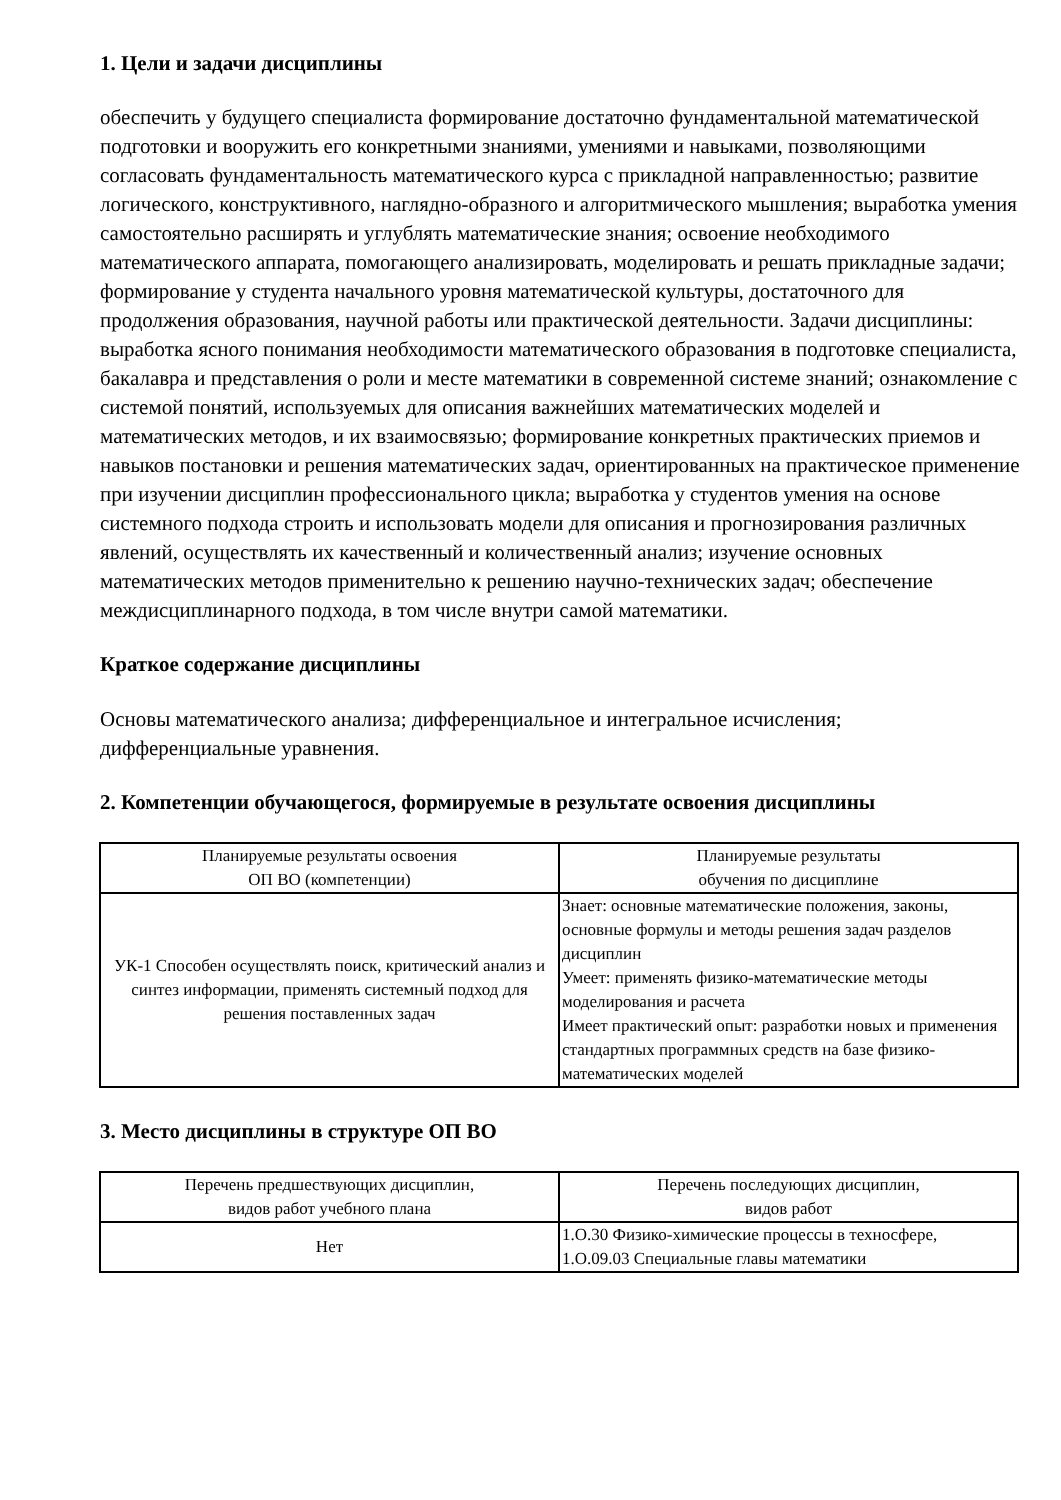1. Цели и задачи дисциплины
обеспечить у будущего специалиста формирование достаточно фундаментальной математической подготовки и вооружить его конкретными знаниями, умениями и навыками, позволяющими согласовать фундаментальность математического курса с прикладной направленностью; развитие логического, конструктивного, наглядно-образного и алгоритмического мышления; выработка умения самостоятельно расширять и углублять математические знания; освоение необходимого математического аппарата, помогающего анализировать, моделировать и решать прикладные задачи; формирование у студента начального уровня математической культуры, достаточного для продолжения образования, научной работы или практической деятельности. Задачи дисциплины: выработка ясного понимания необходимости математического образования в подготовке специалиста, бакалавра и представления о роли и месте математики в современной системе знаний; ознакомление с системой понятий, используемых для описания важнейших математических моделей и математических методов, и их взаимосвязью; формирование конкретных практических приемов и навыков постановки и решения математических задач, ориентированных на практическое применение при изучении дисциплин профессионального цикла; выработка у студентов умения на основе системного подхода строить и использовать модели для описания и прогнозирования различных явлений, осуществлять их качественный и количественный анализ; изучение основных математических методов применительно к решению научно-технических задач; обеспечение междисциплинарного подхода, в том числе внутри самой математики.
Краткое содержание дисциплины
Основы математического анализа; дифференциальное и интегральное исчисления; дифференциальные уравнения.
2. Компетенции обучающегося, формируемые в результате освоения дисциплины
| Планируемые результаты освоения ОП ВО (компетенции) | Планируемые результаты обучения по дисциплине |
| --- | --- |
| УК-1 Способен осуществлять поиск, критический анализ и синтез информации, применять системный подход для решения поставленных задач | Знает: основные математические положения, законы, основные формулы и методы решения задач разделов дисциплин Умеет: применять физико-математические методы моделирования и расчета Имеет практический опыт: разработки новых и применения стандартных программных средств на базе физико-математических моделей |
3. Место дисциплины в структуре ОП ВО
| Перечень предшествующих дисциплин, видов работ учебного плана | Перечень последующих дисциплин, видов работ |
| --- | --- |
| Нет | 1.О.30 Физико-химические процессы в техносфере, 1.О.09.03 Специальные главы математики |